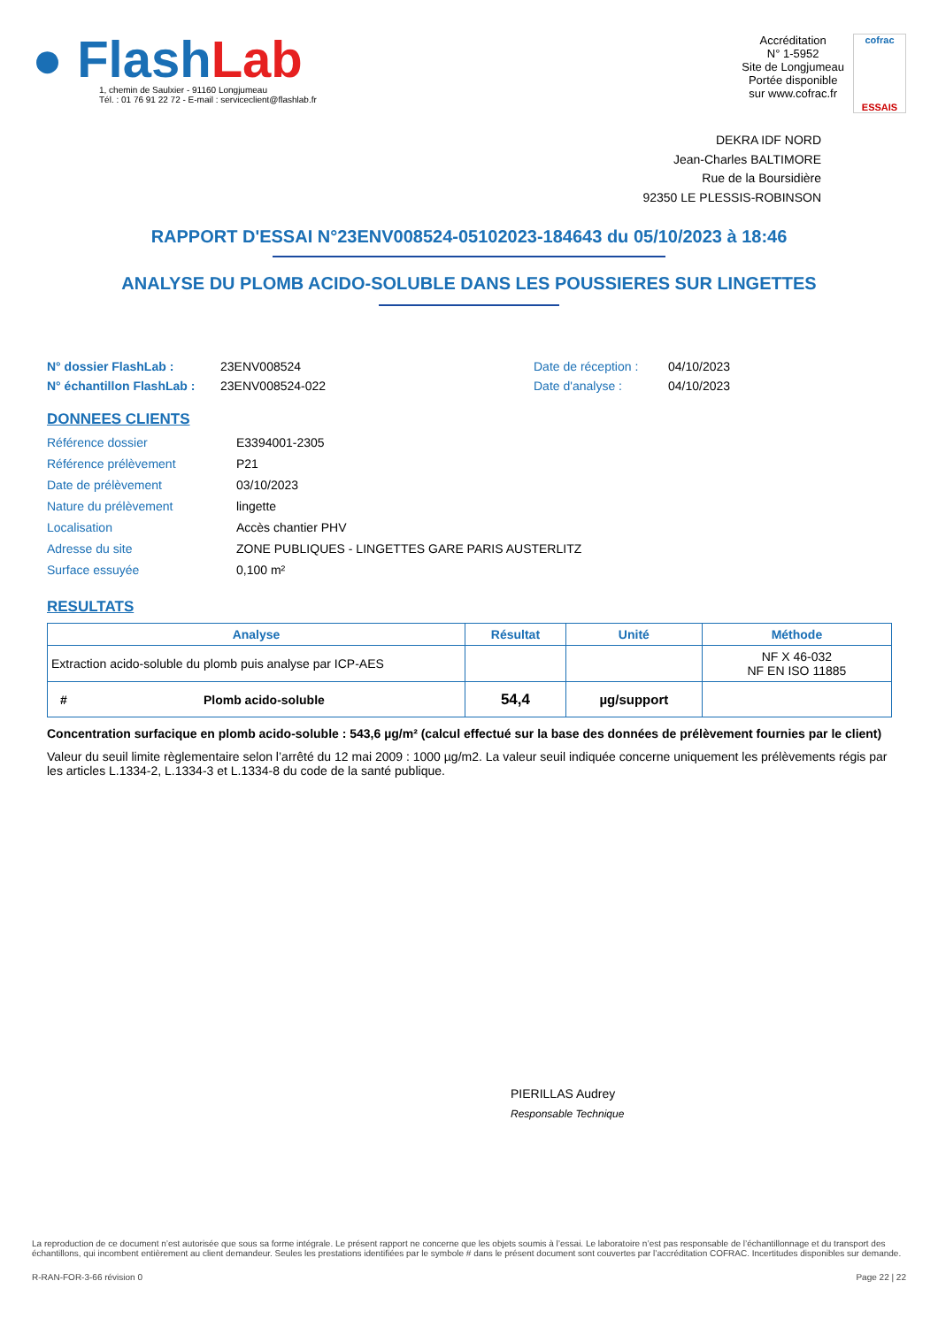● Flash Lab
1, chemin de Saulxier - 91160 Longjumeau
Tél. : 01 76 91 22 72 - E-mail : serviceclient@flashlab.fr
Accréditation
N° 1-5952
Site de Longjumeau
Portée disponible
sur www.cofrac.fr
cofrac
ESSAIS
DEKRA IDF NORD
Jean-Charles BALTIMORE
Rue de la Boursidière
92350 LE PLESSIS-ROBINSON
RAPPORT D'ESSAI N°23ENV008524-05102023-184643 du 05/10/2023 à 18:46
ANALYSE DU PLOMB ACIDO-SOLUBLE DANS LES POUSSIERES SUR LINGETTES
N° dossier FlashLab : 23ENV008524 Date de réception : 04/10/2023 N° échantillon FlashLab : 23ENV008524-022 Date d'analyse : 04/10/2023
DONNEES CLIENTS
Référence dossier E3394001-2305 Référence prélèvement P21 Date de prélèvement 03/10/2023 Nature du prélèvement lingette Localisation Accès chantier PHV Adresse du site ZONE PUBLIQUES - LINGETTES GARE PARIS AUSTERLITZ Surface essuyée 0,100 m²
RESULTATS
| Analyse | Résultat | Unité | Méthode |
| --- | --- | --- | --- |
| Extraction acido-soluble du plomb puis analyse par ICP-AES | | | NF X 46-032 NF EN ISO 11885 |
| # Plomb acido-soluble | 54,4 | µg/support | |
Concentration surfacique en plomb acido-soluble : 543,6 µg/m² (calcul effectué sur la base des données de prélèvement fournies par le client)
Valeur du seuil limite règlementaire selon l’arrêté du 12 mai 2009 : 1000 µg/m2. La valeur seuil indiquée concerne uniquement les prélèvements régis par les articles L.1334-2, L.1334-3 et L.1334-8 du code de la santé publique.
PIERILLAS Audrey
Responsable Technique
La reproduction de ce document n’est autorisée que sous sa forme intégrale. Le présent rapport ne concerne que les objets soumis à l’essai. Le laboratoire n’est pas responsable de l’échantillonnage et du transport des échantillons, qui incombent entièrement au client demandeur. Seules les prestations identifiées par le symbole # dans le présent document sont couvertes par l’accréditation COFRAC. Incertitudes disponibles sur demande.
R-RAN-FOR-3-66 révision 0 Page 22 | 22